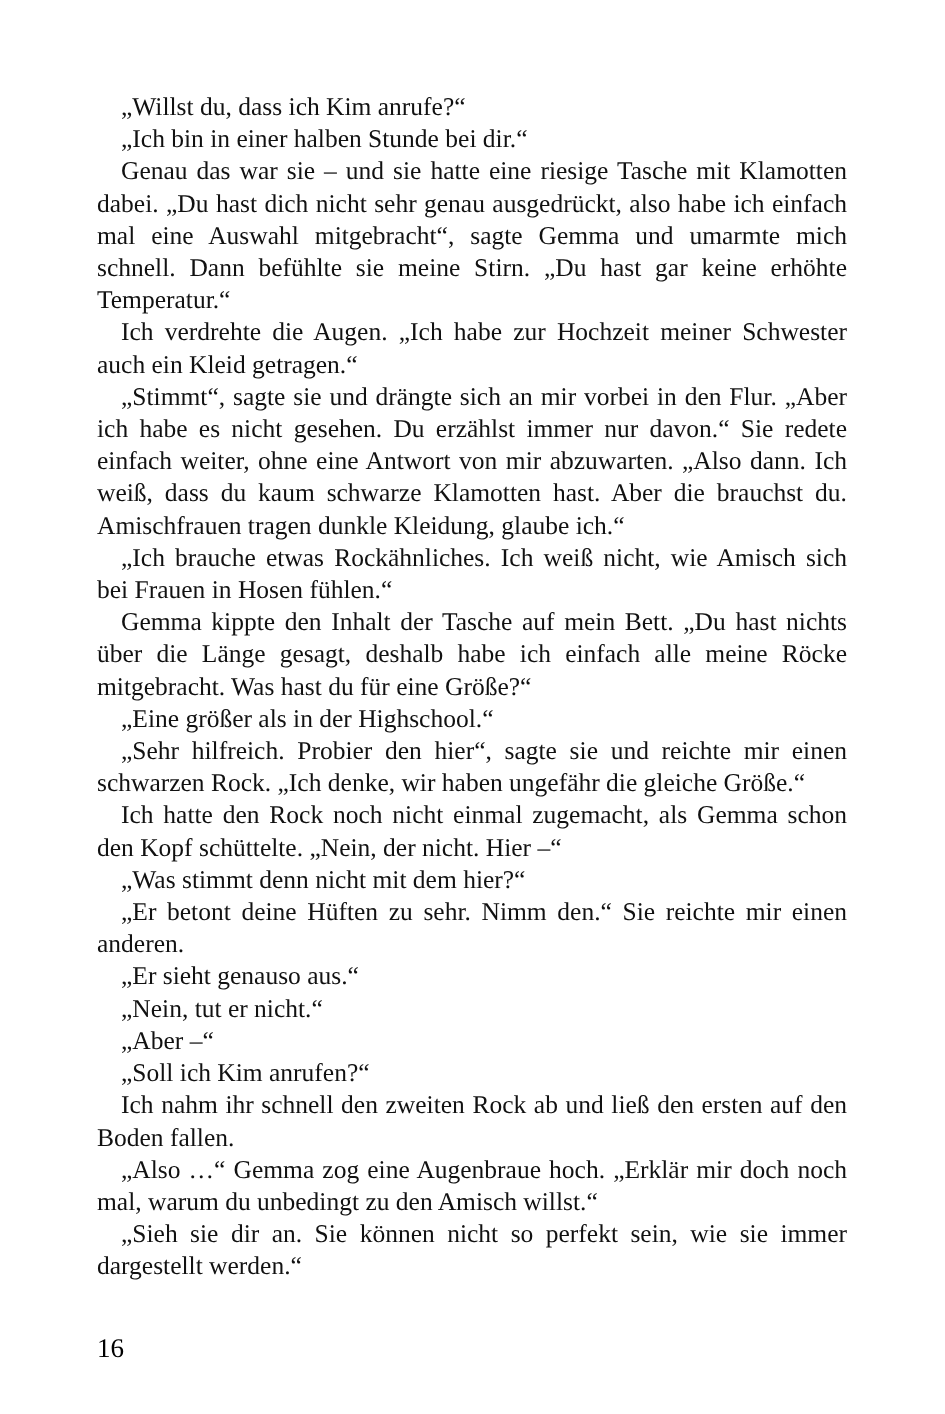„Willst du, dass ich Kim anrufe?“
„Ich bin in einer halben Stunde bei dir.“
Genau das war sie – und sie hatte eine riesige Tasche mit Klamotten dabei. „Du hast dich nicht sehr genau ausgedrückt, also habe ich einfach mal eine Auswahl mitgebracht“, sagte Gemma und umarmte mich schnell. Dann befühlte sie meine Stirn. „Du hast gar keine erhöhte Temperatur.“
Ich verdrehte die Augen. „Ich habe zur Hochzeit meiner Schwester auch ein Kleid getragen.“
„Stimmt“, sagte sie und drängte sich an mir vorbei in den Flur. „Aber ich habe es nicht gesehen. Du erzählst immer nur davon.“ Sie redete einfach weiter, ohne eine Antwort von mir abzuwarten. „Also dann. Ich weiß, dass du kaum schwarze Klamotten hast. Aber die brauchst du. Amischfrauen tragen dunkle Kleidung, glaube ich.“
„Ich brauche etwas Rockähnliches. Ich weiß nicht, wie Amisch sich bei Frauen in Hosen fühlen.“
Gemma kippte den Inhalt der Tasche auf mein Bett. „Du hast nichts über die Länge gesagt, deshalb habe ich einfach alle meine Röcke mitgebracht. Was hast du für eine Größe?“
„Eine größer als in der Highschool.“
„Sehr hilfreich. Probier den hier“, sagte sie und reichte mir einen schwarzen Rock. „Ich denke, wir haben ungefähr die gleiche Größe.“
Ich hatte den Rock noch nicht einmal zugemacht, als Gemma schon den Kopf schüttelte. „Nein, der nicht. Hier –“
„Was stimmt denn nicht mit dem hier?“
„Er betont deine Hüften zu sehr. Nimm den.“ Sie reichte mir einen anderen.
„Er sieht genauso aus.“
„Nein, tut er nicht.“
„Aber –“
„Soll ich Kim anrufen?“
Ich nahm ihr schnell den zweiten Rock ab und ließ den ersten auf den Boden fallen.
„Also …“ Gemma zog eine Augenbraue hoch. „Erklär mir doch noch mal, warum du unbedingt zu den Amisch willst.“
„Sieh sie dir an. Sie können nicht so perfekt sein, wie sie immer dargestellt werden.“
16